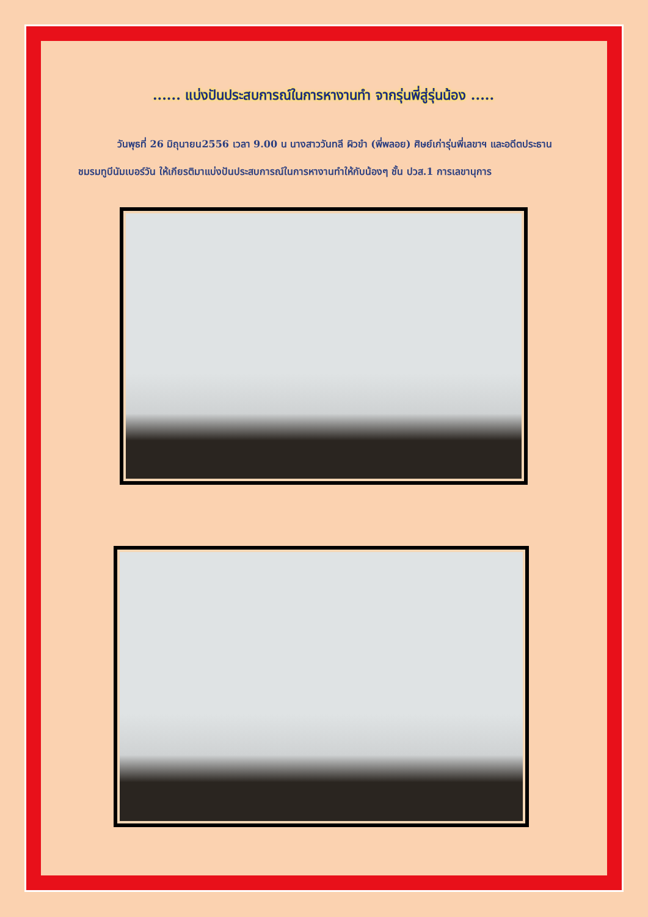...... แบ่งปันประสบการณ์ในการหางานทำ จากรุ่นพี่สู่รุ่นน้อง .....
วันพุธที่ 26 มิถุนายน2556 เวลา 9.00 น นางสาววันทลี ผิวขำ (พี่พลอย) ศิษย์เก่ารุ่นพี่เลขาฯ และอดีตประธานชมรมทูบีนัมเบอร์วัน ให้เกียรติมาแบ่งปันประสบการณ์ในการหางานทำให้กับน้องๆ ชั้น ปวส.1 การเลขานุการ